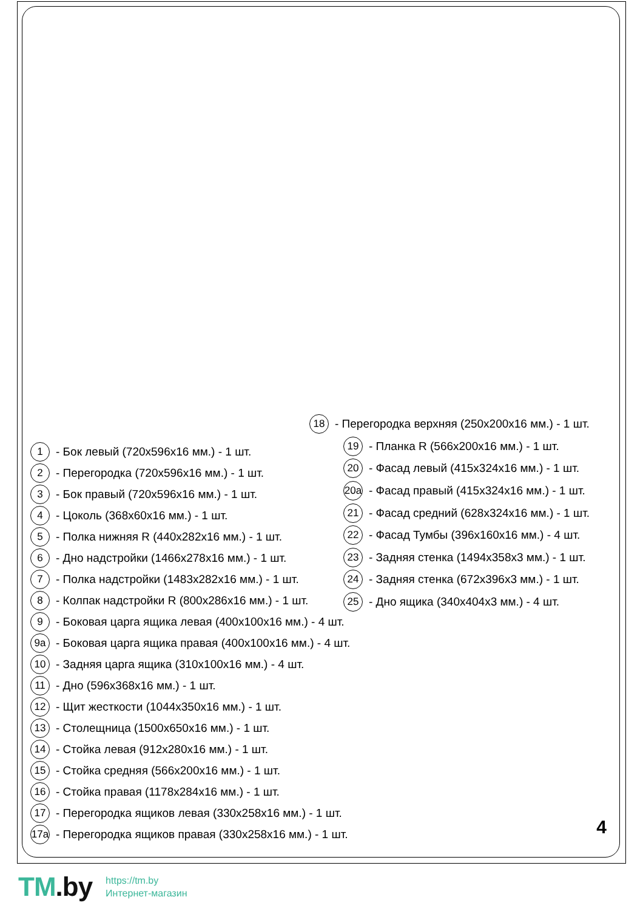18 - Перегородка верхняя (250x200x16 мм.) - 1 шт.
19 - Планка R (566x200x16 мм.) - 1 шт.
20 - Фасад левый (415x324x16 мм.) - 1 шт.
20a - Фасад правый (415x324x16 мм.) - 1 шт.
21 - Фасад средний (628x324x16 мм.) - 1 шт.
22 - Фасад Тумбы (396x160x16 мм.) - 4 шт.
23 - Задняя стенка (1494x358x3 мм.) - 1 шт.
24 - Задняя стенка (672x396x3 мм.) - 1 шт.
25 - Дно ящика (340x404x3 мм.) - 4 шт.
1 - Бок левый (720x596x16 мм.) - 1 шт.
2 - Перегородка (720x596x16 мм.) - 1 шт.
3 - Бок правый (720x596x16 мм.) - 1 шт.
4 - Цоколь (368x60x16 мм.) - 1 шт.
5 - Полка нижняя R (440x282x16 мм.) - 1 шт.
6 - Дно надстройки (1466x278x16 мм.) - 1 шт.
7 - Полка надстройки (1483x282x16 мм.) - 1 шт.
8 - Колпак надстройки R (800x286x16 мм.) - 1 шт.
9 - Боковая царга ящика левая (400x100x16 мм.) - 4 шт.
9a - Боковая царга ящика правая (400x100x16 мм.) - 4 шт.
10 - Задняя царга ящика (310x100x16 мм.) - 4 шт.
11 - Дно (596x368x16 мм.) - 1 шт.
12 - Щит жесткости (1044x350x16 мм.) - 1 шт.
13 - Столещница (1500x650x16 мм.) - 1 шт.
14 - Стойка левая (912x280x16 мм.) - 1 шт.
15 - Стойка средняя (566x200x16 мм.) - 1 шт.
16 - Стойка правая (1178x284x16 мм.) - 1 шт.
17 - Перегородка ящиков левая (330x258x16 мм.) - 1 шт.
17a - Перегородка ящиков правая (330x258x16 мм.) - 1 шт.
4
TM.by
https://tm.by
Интернет-магазин